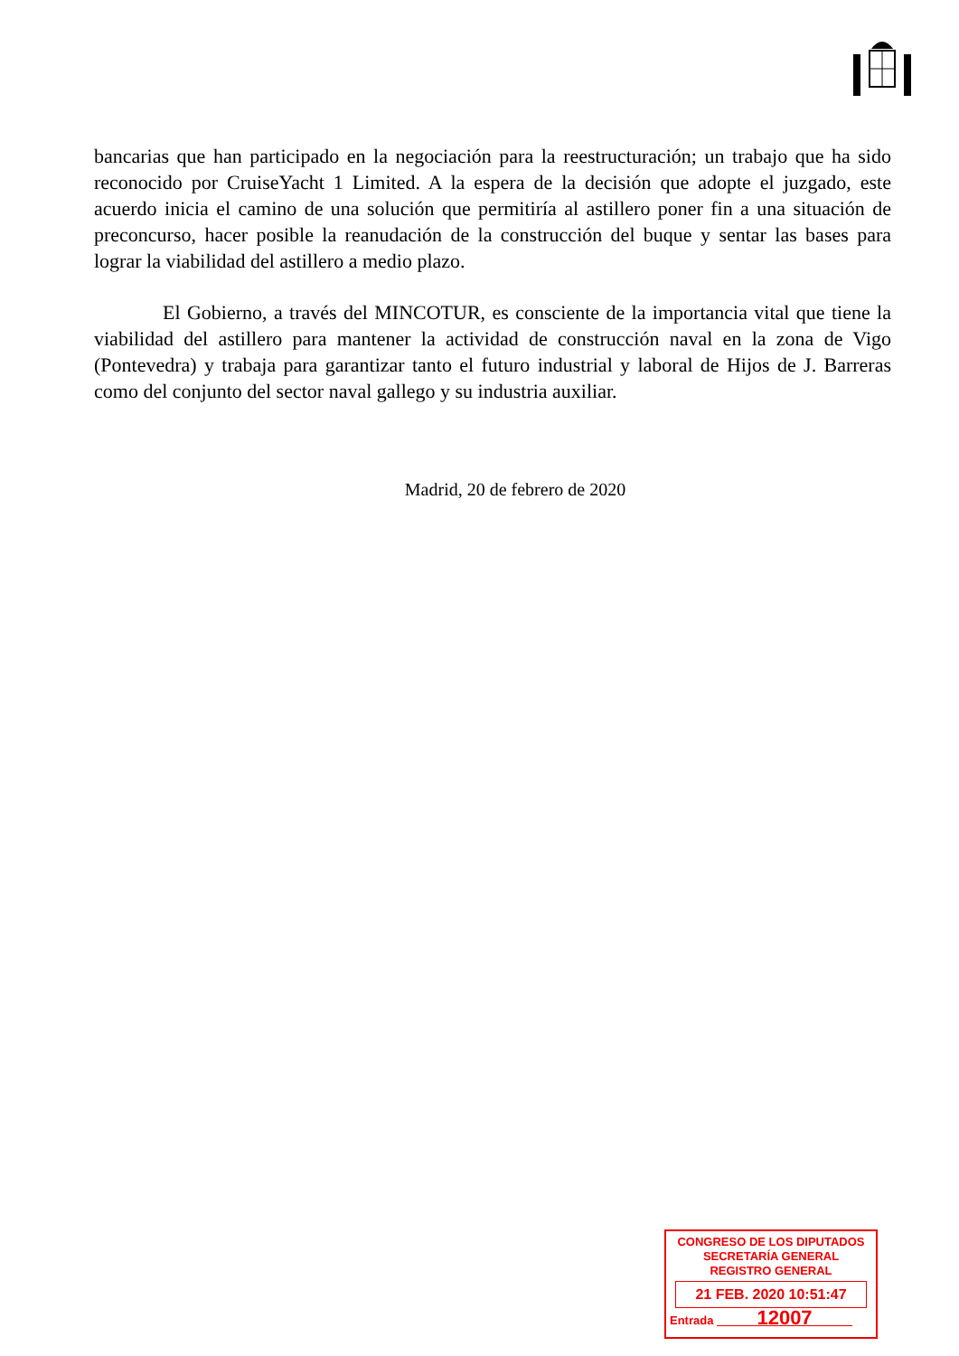bancarias que han participado en la negociación para la reestructuración; un trabajo que ha sido reconocido por CruiseYacht 1 Limited. A la espera de la decisión que adopte el juzgado, este acuerdo inicia el camino de una solución que permitiría al astillero poner fin a una situación de preconcurso, hacer posible la reanudación de la construcción del buque y sentar las bases para lograr la viabilidad del astillero a medio plazo.
El Gobierno, a través del MINCOTUR, es consciente de la importancia vital que tiene la viabilidad del astillero para mantener la actividad de construcción naval en la zona de Vigo (Pontevedra) y trabaja para garantizar tanto el futuro industrial y laboral de Hijos de J. Barreras como del conjunto del sector naval gallego y su industria auxiliar.
Madrid, 20 de febrero de 2020
CONGRESO DE LOS DIPUTADOS
SECRETARÍA GENERAL
REGISTRO GENERAL
21 FEB. 2020 10:51:47
Entrada 12007